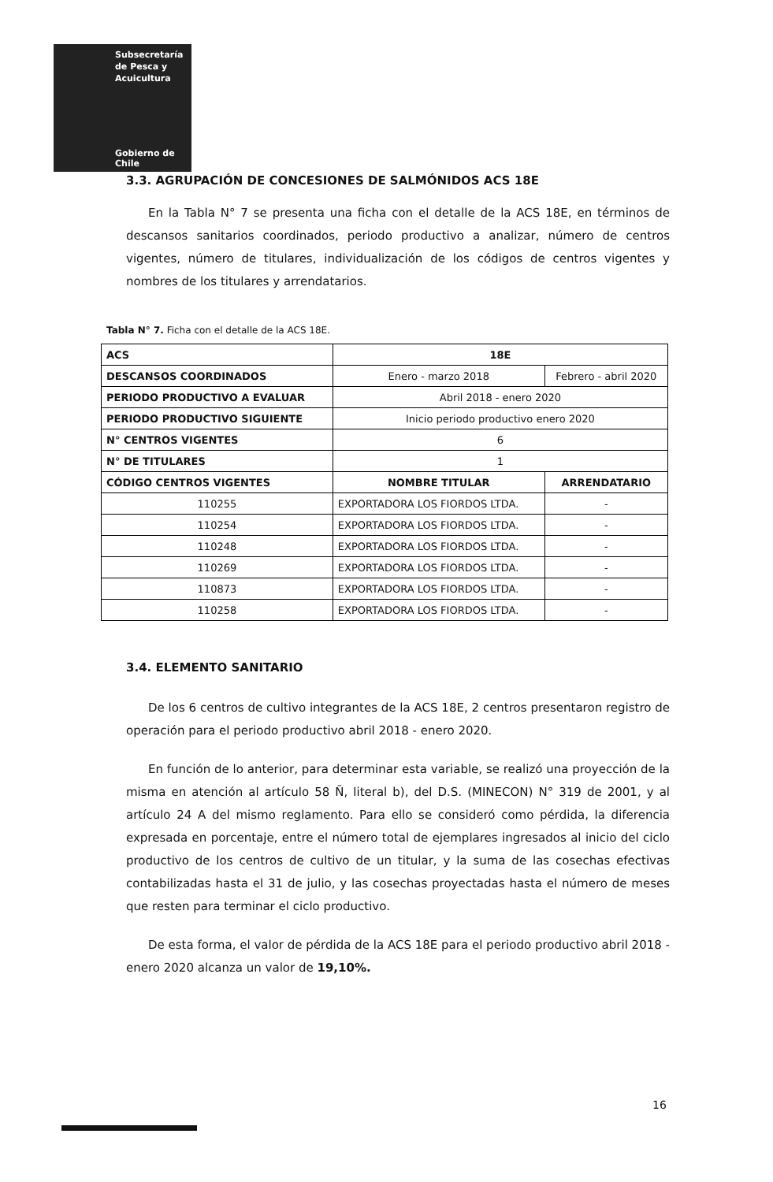Subsecretaría
de Pesca y
Acuicultura
Gobierno de Chile
3.3. AGRUPACIÓN DE CONCESIONES DE SALMÓNIDOS ACS 18E
En la Tabla N° 7 se presenta una ficha con el detalle de la ACS 18E, en términos de descansos sanitarios coordinados, periodo productivo a analizar, número de centros vigentes, número de titulares, individualización de los códigos de centros vigentes y nombres de los titulares y arrendatarios.
Tabla N° 7. Ficha con el detalle de la ACS 18E.
| ACS | 18E | |
| DESCANSOS COORDINADOS | Enero - marzo 2018 | Febrero - abril 2020 |
| PERIODO PRODUCTIVO A EVALUAR | Abril 2018 - enero 2020 | |
| PERIODO PRODUCTIVO SIGUIENTE | Inicio periodo productivo enero 2020 | |
| N° CENTROS VIGENTES | 6 | |
| N° DE TITULARES | 1 | |
| CÓDIGO CENTROS VIGENTES | NOMBRE TITULAR | ARRENDATARIO |
| 110255 | EXPORTADORA LOS FIORDOS LTDA. | - |
| 110254 | EXPORTADORA LOS FIORDOS LTDA. | - |
| 110248 | EXPORTADORA LOS FIORDOS LTDA. | - |
| 110269 | EXPORTADORA LOS FIORDOS LTDA. | - |
| 110873 | EXPORTADORA LOS FIORDOS LTDA. | - |
| 110258 | EXPORTADORA LOS FIORDOS LTDA. | - |
3.4. ELEMENTO SANITARIO
De los 6 centros de cultivo integrantes de la ACS 18E, 2 centros presentaron registro de operación para el periodo productivo abril 2018 - enero 2020.
En función de lo anterior, para determinar esta variable, se realizó una proyección de la misma en atención al artículo 58 Ñ, literal b), del D.S. (MINECON) N° 319 de 2001, y al artículo 24 A del mismo reglamento. Para ello se consideró como pérdida, la diferencia expresada en porcentaje, entre el número total de ejemplares ingresados al inicio del ciclo productivo de los centros de cultivo de un titular, y la suma de las cosechas efectivas contabilizadas hasta el 31 de julio, y las cosechas proyectadas hasta el número de meses que resten para terminar el ciclo productivo.
De esta forma, el valor de pérdida de la ACS 18E para el periodo productivo abril 2018 - enero 2020 alcanza un valor de 19,10%.
16